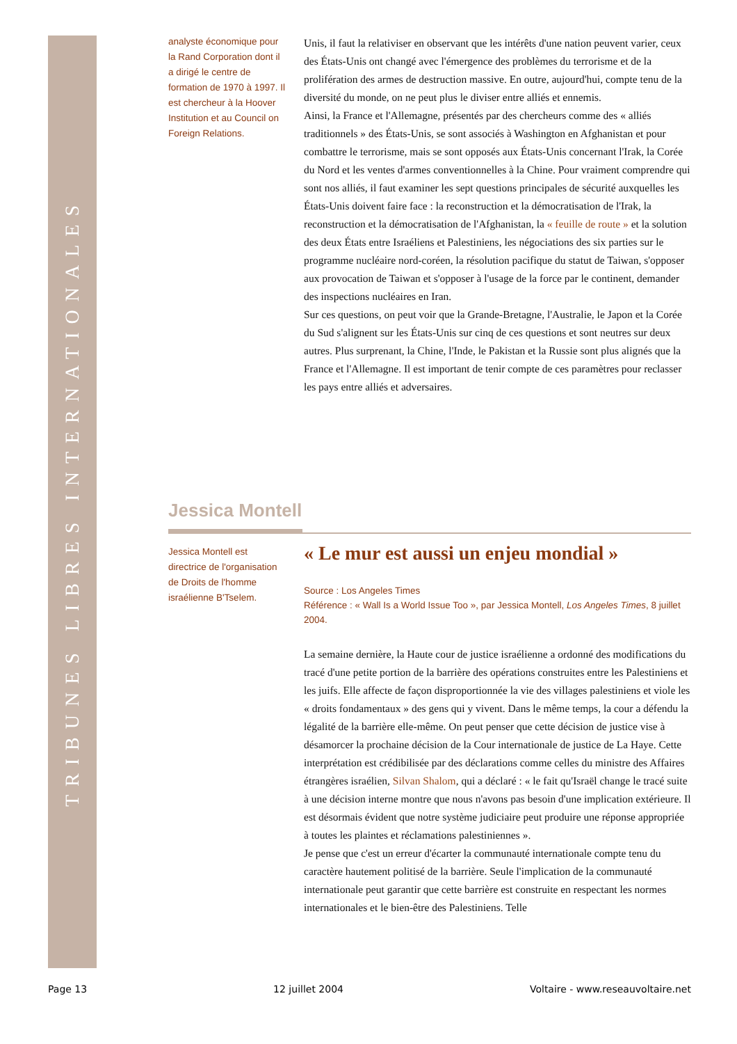TRIBUNES LIBRES INTERNATIONALES
analyste économique pour la Rand Corporation dont il a dirigé le centre de formation de 1970 à 1997. Il est chercheur à la Hoover Institution et au Council on Foreign Relations.
Unis, il faut la relativiser en observant que les intérêts d'une nation peuvent varier, ceux des États-Unis ont changé avec l'émergence des problèmes du terrorisme et de la prolifération des armes de destruction massive. En outre, aujourd'hui, compte tenu de la diversité du monde, on ne peut plus le diviser entre alliés et ennemis.
Ainsi, la France et l'Allemagne, présentés par des chercheurs comme des « alliés traditionnels » des États-Unis, se sont associés à Washington en Afghanistan et pour combattre le terrorisme, mais se sont opposés aux États-Unis concernant l'Irak, la Corée du Nord et les ventes d'armes conventionnelles à la Chine. Pour vraiment comprendre qui sont nos alliés, il faut examiner les sept questions principales de sécurité auxquelles les États-Unis doivent faire face : la reconstruction et la démocratisation de l'Irak, la reconstruction et la démocratisation de l'Afghanistan, la « feuille de route » et la solution des deux États entre Israéliens et Palestiniens, les négociations des six parties sur le programme nucléaire nord-coréen, la résolution pacifique du statut de Taiwan, s'opposer aux provocation de Taiwan et s'opposer à l'usage de la force par le continent, demander des inspections nucléaires en Iran.
Sur ces questions, on peut voir que la Grande-Bretagne, l'Australie, le Japon et la Corée du Sud s'alignent sur les États-Unis sur cinq de ces questions et sont neutres sur deux autres. Plus surprenant, la Chine, l'Inde, le Pakistan et la Russie sont plus alignés que la France et l'Allemagne. Il est important de tenir compte de ces paramètres pour reclasser les pays entre alliés et adversaires.
Jessica Montell
Jessica Montell est directrice de l'organisation de Droits de l'homme israélienne B'Tselem.
« Le mur est aussi un enjeu mondial »
Source : Los Angeles Times
Référence : « Wall Is a World Issue Too », par Jessica Montell, Los Angeles Times, 8 juillet 2004.
La semaine dernière, la Haute cour de justice israélienne a ordonné des modifications du tracé d'une petite portion de la barrière des opérations construites entre les Palestiniens et les juifs. Elle affecte de façon disproportionnée la vie des villages palestiniens et viole les « droits fondamentaux » des gens qui y vivent. Dans le même temps, la cour a défendu la légalité de la barrière elle-même. On peut penser que cette décision de justice vise à désamorcer la prochaine décision de la Cour internationale de justice de La Haye. Cette interprétation est crédibilisée par des déclarations comme celles du ministre des Affaires étrangères israélien, Silvan Shalom, qui a déclaré : « le fait qu'Israël change le tracé suite à une décision interne montre que nous n'avons pas besoin d'une implication extérieure. Il est désormais évident que notre système judiciaire peut produire une réponse appropriée à toutes les plaintes et réclamations palestiniennes ».
Je pense que c'est un erreur d'écarter la communauté internationale compte tenu du caractère hautement politisé de la barrière. Seule l'implication de la communauté internationale peut garantir que cette barrière est construite en respectant les normes internationales et le bien-être des Palestiniens. Telle
Page 13 12 juillet 2004 Voltaire - www.reseauvoltaire.net